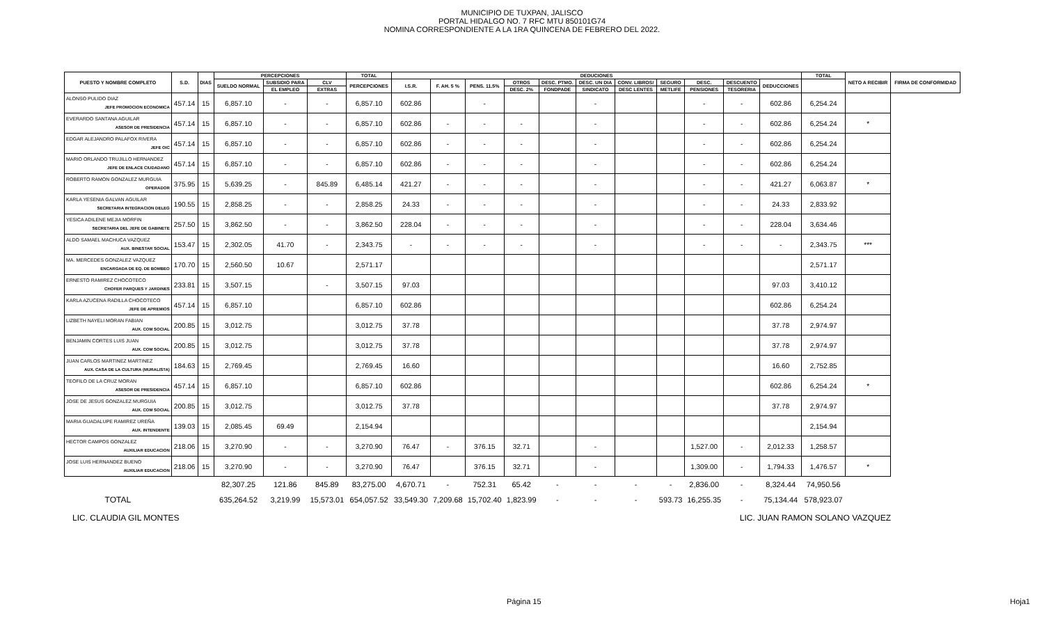MUNICIPIO DE TUXPAN, JALISCO
PORTAL HIDALGO NO. 7 RFC MTU 850101G74
NOMINA CORRESPONDIENTE A LA 1RA QUINCENA DE FEBRERO DEL 2022.
| PUESTO Y NOMBRE COMPLETO | S.D. | DIAS | PERCEPCIONES | | | TOTAL | DEDUCIONES | | | | | | | | | | | TOTAL | NETO A RECIBIR | FIRMA DE CONFORMIDAD |
| --- | --- | --- | --- | --- | --- | --- | --- | --- | --- | --- | --- | --- | --- | --- | --- | --- | --- | --- | --- | --- |
| | | | SUELDO NORMAL | SUBSIDIO PARA | CLV | PERCEPCIONES | I.S.R. | F. AH. 5 % | PENS. 11.5% | OTROS | DESC. PTMO. | DESC. UN DIA | CONV. LIBROS/ | SEGURO | DESC. | DESCUENTO | DEDUCCIONES | | | |
| | | | | EL EMPLEO | EXTRAS | | | | | DESC. 2% | FONDPADE | SINDICATO | DESC LENTES | METLIFE | PENSIONES | TESORERIA | | | | |
| ALONSO PULIDO DIAZ JEFE PROMOCION ECONOMICA | 457.14 | 15 | 6,857.10 | - | - | 6,857.10 | 602.86 | | - | | | - | | | - | - | 602.86 | 6,254.24 | | |
| EVERARDO SANTANA AGUILAR ASESOR DE PRESIDENCIA | 457.14 | 15 | 6,857.10 | - | - | 6,857.10 | 602.86 | - | - | - | | - | | | - | - | 602.86 | 6,254.24 | * | |
| EDGAR ALEJANDRO PALAFOX RIVERA JEFE OIC | 457.14 | 15 | 6,857.10 | - | - | 6,857.10 | 602.86 | - | - | - | | - | | | - | - | 602.86 | 6,254.24 | | |
| MARIO ORLANDO TRUJILLO HERNANDEZ JEFE DE ENLACE CIUDADANO | 457.14 | 15 | 6,857.10 | - | - | 6,857.10 | 602.86 | - | - | - | | - | | | - | - | 602.86 | 6,254.24 | | |
| ROBERTO RAMON GONZALEZ MURGUIA OPERADOR | 375.95 | 15 | 5,639.25 | - | 845.89 | 6,485.14 | 421.27 | - | - | - | | - | | | - | - | 421.27 | 6,063.87 | * | |
| KARLA YESENIA GALVAN AGUILAR SECRETARIA INTEGRACION DELEG | 190.55 | 15 | 2,858.25 | - | - | 2,858.25 | 24.33 | - | - | - | | - | | | - | - | 24.33 | 2,833.92 | | |
| YESICA ADILENE MEJIA MORFIN SECRETARIA DEL JEFE DE GABINETE | 257.50 | 15 | 3,862.50 | - | - | 3,862.50 | 228.04 | - | - | - | | - | | | - | - | 228.04 | 3,634.46 | | |
| ALDO SAMAEL MACHUCA VAZQUEZ AUX. BINESTAR SOCIAL | 153.47 | 15 | 2,302.05 | 41.70 | - | 2,343.75 | - | - | - | - | | - | | | - | - | - | 2,343.75 | *** | |
| MA. MERCEDES GONZALEZ VAZQUEZ ENCARGADA DE EQ. DE BOMBEO | 170.70 | 15 | 2,560.50 | 10.67 | | 2,571.17 | | | | | | | | | | | | 2,571.17 | | |
| ERNESTO RAMIREZ CHOCOTECO CHOFER PARQUES Y JARDINES | 233.81 | 15 | 3,507.15 | | - | 3,507.15 | 97.03 | | | | | | | | | | 97.03 | 3,410.12 | | |
| KARLA AZUCENA RADILLA CHOCOTECO JEFE DE APREMIOS | 457.14 | 15 | 6,857.10 | | | 6,857.10 | 602.86 | | | | | | | | | | 602.86 | 6,254.24 | | |
| LIZBETH NAYELI MORAN FABIAN AUX. COM SOCIAL | 200.85 | 15 | 3,012.75 | | | 3,012.75 | 37.78 | | | | | | | | | | 37.78 | 2,974.97 | | |
| BENJAMIN CORTES LUIS JUAN AUX. COM SOCIAL | 200.85 | 15 | 3,012.75 | | | 3,012.75 | 37.78 | | | | | | | | | | 37.78 | 2,974.97 | | |
| JUAN CARLOS MARTINEZ MARTINEZ AUX. CASA DE LA CULTURA (MURALISTA) | 184.63 | 15 | 2,769.45 | | | 2,769.45 | 16.60 | | | | | | | | | | 16.60 | 2,752.85 | | |
| TEOFILO DE LA CRUZ MORAN ASESOR DE PRESIDENCIA | 457.14 | 15 | 6,857.10 | | | 6,857.10 | 602.86 | | | | | | | | | | 602.86 | 6,254.24 | * | |
| JOSE DE JESUS GONZALEZ MURGUIA AUX. COM SOCIAL | 200.85 | 15 | 3,012.75 | | | 3,012.75 | 37.78 | | | | | | | | | | 37.78 | 2,974.97 | | |
| MARIA GUADALUPE RAMIREZ UREÑA AUX. INTENDENTE | 139.03 | 15 | 2,085.45 | 69.49 | | 2,154.94 | | | | | | | | | | | | 2,154.94 | | |
| HECTOR CAMPOS GONZALEZ AUXILIAR EDUCACION | 218.06 | 15 | 3,270.90 | - | - | 3,270.90 | 76.47 | - | 376.15 | 32.71 | | - | | | 1,527.00 | - | 2,012.33 | 1,258.57 | | |
| JOSE LUIS HERNANDEZ BUENO AUXILIAR EDUCACION | 218.06 | 15 | 3,270.90 | - | - | 3,270.90 | 76.47 | | 376.15 | 32.71 | | - | | | 1,309.00 | - | 1,794.33 | 1,476.57 | * | |
| | | | 82,307.25 | 121.86 | 845.89 | 83,275.00 | 4,670.71 | - | 752.31 | 65.42 | - | - | - | - | 2,836.00 | - | 8,324.44 | 74,950.56 | | |
| TOTAL | | | 635,264.52 | 3,219.99 | 15,573.01 | 654,057.52 | 33,549.30 | 7,209.68 | 15,702.40 | 1,823.99 | - | - | - | 593.73 | 16,255.35 | - | 75,134.44 | 578,923.07 | | |
LIC. CLAUDIA GIL MONTES LIC. JUAN RAMON SOLANO VAZQUEZ
Página 15 Hoja1